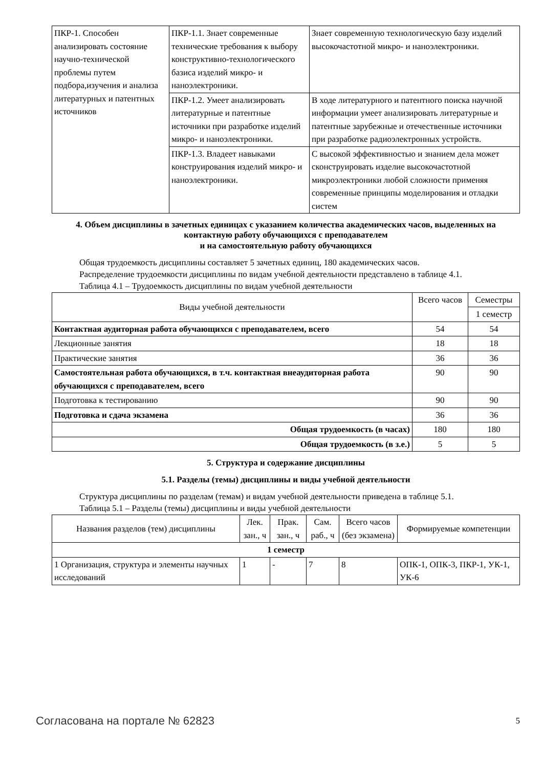| ПКР-1. Способен анализировать состояние научно-технической проблемы путем подбора,изучения и анализа литературных и патентных источников | ПКР-1.1. Знает современные технические требования к выбору конструктивно-технологического базиса изделий микро- и наноэлектроники. | Знает современную технологическую базу изделий высокочастотной микро- и наноэлектроники. |
| | ПКР-1.2. Умеет анализировать литературные и патентные источники при разработке изделий микро- и наноэлектроники. | В ходе литературного и патентного поиска научной информации умеет анализировать литературные и патентные зарубежные и отечественные источники при разработке радиоэлектронных устройств. |
| | ПКР-1.3. Владеет навыками конструирования изделий микро- и наноэлектроники. | С высокой эффективностью и знанием дела может сконструировать изделие высокочастотной микроэлектроники любой сложности применяя современные принципы моделирования и отладки систем |
4. Объем дисциплины в зачетных единицах с указанием количества академических часов, выделенных на контактную работу обучающихся с преподавателем
и на самостоятельную работу обучающихся
Общая трудоемкость дисциплины составляет 5 зачетных единиц, 180 академических часов.
Распределение трудоемкости дисциплины по видам учебной деятельности представлено в таблице 4.1.
Таблица 4.1 – Трудоемкость дисциплины по видам учебной деятельности
| Виды учебной деятельности | Всего часов | Семестры |
| | | 1 семестр |
| Контактная аудиторная работа обучающихся с преподавателем, всего | 54 | 54 |
| Лекционные занятия | 18 | 18 |
| Практические занятия | 36 | 36 |
| Самостоятельная работа обучающихся, в т.ч. контактная внеаудиторная работа обучающихся с преподавателем, всего | 90 | 90 |
| Подготовка к тестированию | 90 | 90 |
| Подготовка и сдача экзамена | 36 | 36 |
| Общая трудоемкость (в часах) | 180 | 180 |
| Общая трудоемкость (в з.е.) | 5 | 5 |
5. Структура и содержание дисциплины
5.1. Разделы (темы) дисциплины и виды учебной деятельности
Структура дисциплины по разделам (темам) и видам учебной деятельности приведена в таблице 5.1.
Таблица 5.1 – Разделы (темы) дисциплины и виды учебной деятельности
| Названия разделов (тем) дисциплины | Лек. зан., ч | Прак. зан., ч | Сам. раб., ч | Всего часов (без экзамена) | Формируемые компетенции |
| 1 семестр | | | | | |
| 1 Организация, структура и элементы научных исследований | 1 | - | 7 | 8 | ОПК-1, ОПК-3, ПКР-1, УК-1, УК-6 |
Согласована на портале № 62823 5